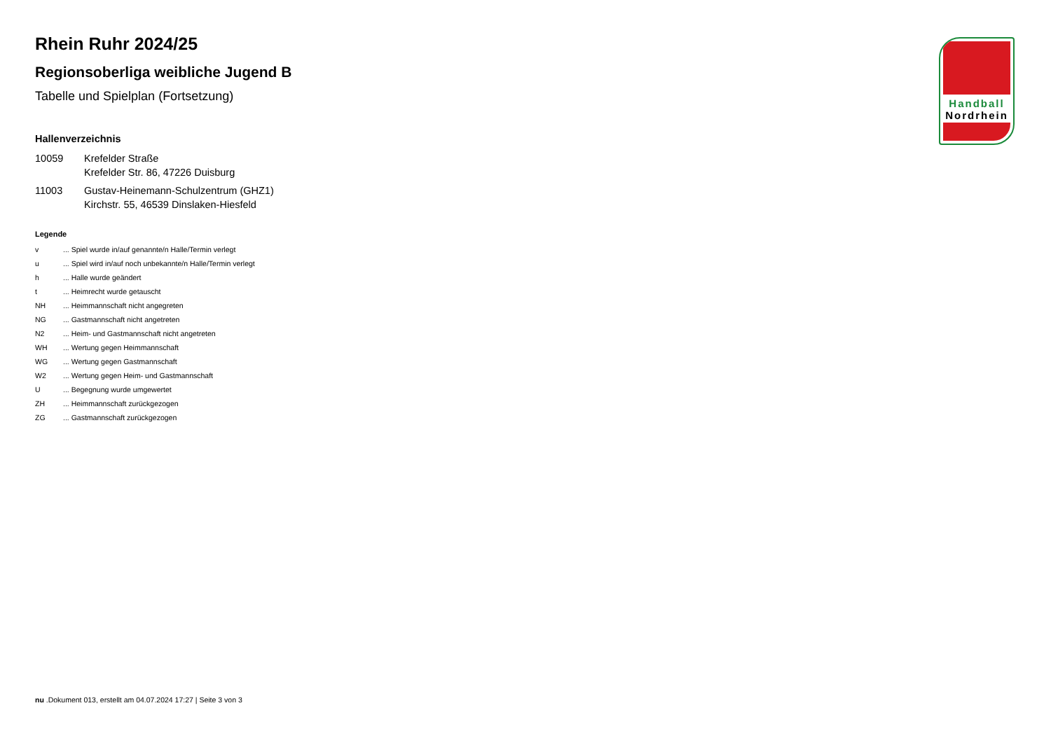Handball
Nordrhein
Rhein Ruhr 2024/25
Regionsoberliga weibliche Jugend B
Tabelle und Spielplan (Fortsetzung)
Hallenverzeichnis
10059 Krefelder Straße
Krefelder Str. 86, 47226 Duisburg
11003 Gustav-Heinemann-Schulzentrum (GHZ1)
Kirchstr. 55, 46539 Dinslaken-Hiesfeld
Legende
v... Spiel wurde in/auf genannte/n Halle/Termin verlegt
u... Spiel wird in/auf noch unbekannte/n Halle/Termin verlegt
h... Halle wurde geändert
t... Heimrecht wurde getauscht
NH... Heimmannschaft nicht angegreten
NG... Gastmannschaft nicht angetreten
N2... Heim- und Gastmannschaft nicht angetreten
WH... Wertung gegen Heimmannschaft
WG... Wertung gegen Gastmannschaft
W2... Wertung gegen Heim- und Gastmannschaft
U... Begegnung wurde umgewertet
ZH... Heimmannschaft zurückgezogen
ZG... Gastmannschaft zurückgezogen
nu .Dokument 013, erstellt am 04.07.2024 17:27 | Seite 3 von 3